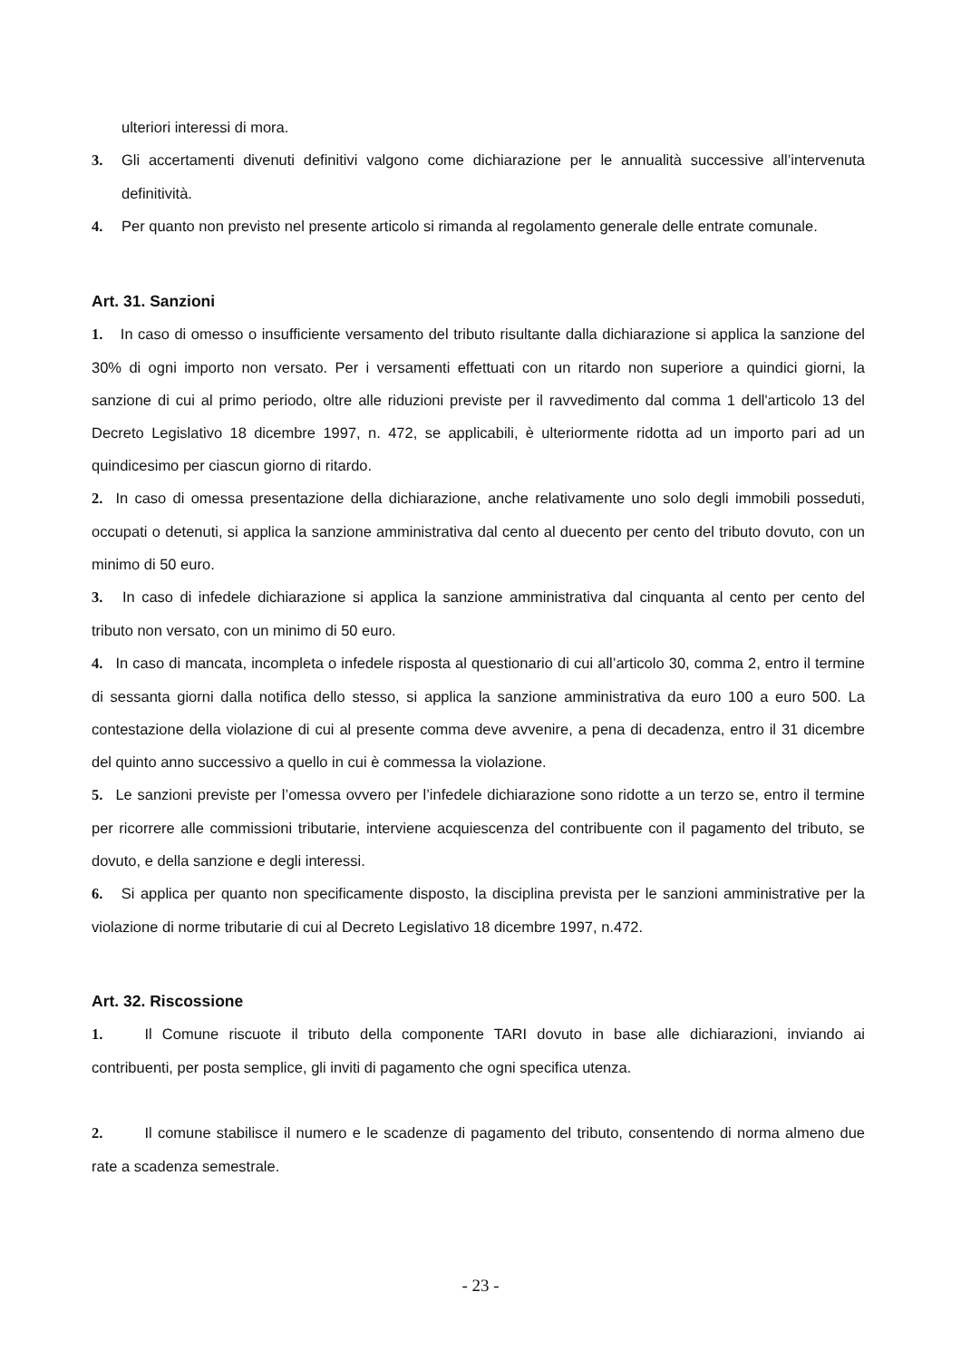ulteriori interessi di mora.
3. Gli accertamenti divenuti definitivi valgono come dichiarazione per le annualità successive all’intervenuta definitività.
4. Per quanto non previsto nel presente articolo si rimanda al regolamento generale delle entrate comunale.
Art. 31. Sanzioni
1. In caso di omesso o insufficiente versamento del tributo risultante dalla dichiarazione si applica la sanzione del 30% di ogni importo non versato. Per i versamenti effettuati con un ritardo non superiore a quindici giorni, la sanzione di cui al primo periodo, oltre alle riduzioni previste per il ravvedimento dal comma 1 dell'articolo 13 del Decreto Legislativo 18 dicembre 1997, n. 472, se applicabili, è ulteriormente ridotta ad un importo pari ad un quindicesimo per ciascun giorno di ritardo.
2. In caso di omessa presentazione della dichiarazione, anche relativamente uno solo degli immobili posseduti, occupati o detenuti, si applica la sanzione amministrativa dal cento al duecento per cento del tributo dovuto, con un minimo di 50 euro.
3. In caso di infedele dichiarazione si applica la sanzione amministrativa dal cinquanta al cento per cento del tributo non versato, con un minimo di 50 euro.
4. In caso di mancata, incompleta o infedele risposta al questionario di cui all’articolo 30, comma 2, entro il termine di sessanta giorni dalla notifica dello stesso, si applica la sanzione amministrativa da euro 100 a euro 500. La contestazione della violazione di cui al presente comma deve avvenire, a pena di decadenza, entro il 31 dicembre del quinto anno successivo a quello in cui è commessa la violazione.
5. Le sanzioni previste per l’omessa ovvero per l’infedele dichiarazione sono ridotte a un terzo se, entro il termine per ricorrere alle commissioni tributarie, interviene acquiescenza del contribuente con il pagamento del tributo, se dovuto, e della sanzione e degli interessi.
6. Si applica per quanto non specificamente disposto, la disciplina prevista per le sanzioni amministrative per la violazione di norme tributarie di cui al Decreto Legislativo 18 dicembre 1997, n.472.
Art. 32. Riscossione
1. Il Comune riscuote il tributo della componente TARI dovuto in base alle dichiarazioni, inviando ai contribuenti, per posta semplice, gli inviti di pagamento che ogni specifica utenza.
2. Il comune stabilisce il numero e le scadenze di pagamento del tributo, consentendo di norma almeno due rate a scadenza semestrale.
- 23 -